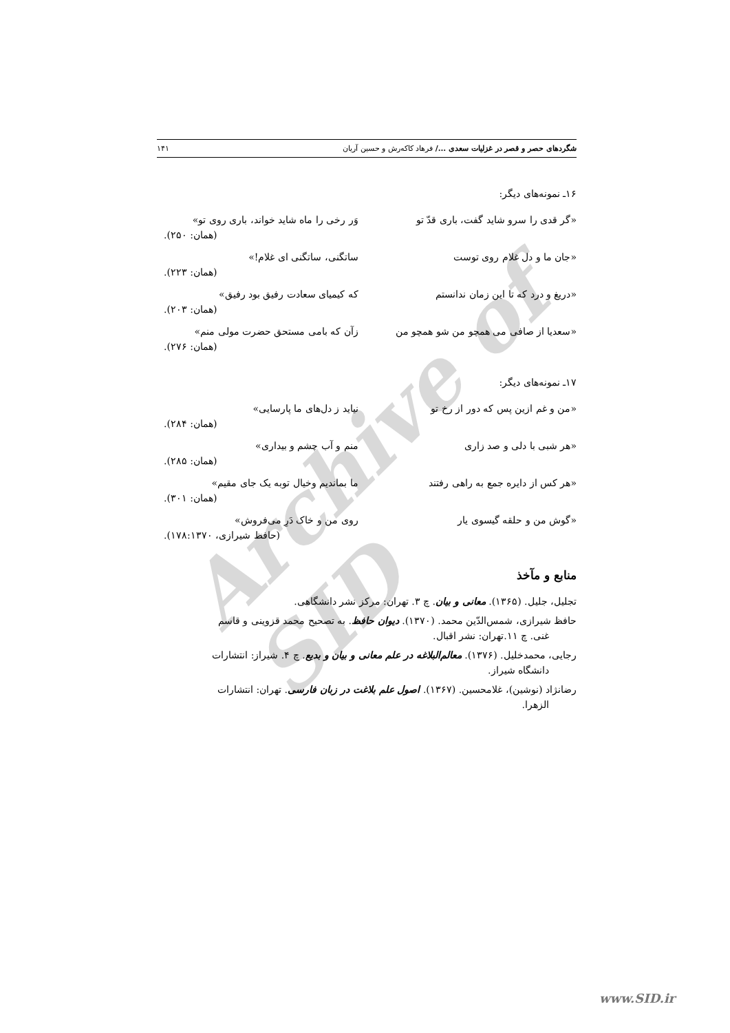Archive of SID
شگردهای حصر و قصر در غزلیات سعدی .../ فرهاد کاکه‌رش و حسین آریان ۱۴۱
۱۶ـ نمونه‌های دیگر:
«گر قدی را سرو شاید گفت، باری قدّ تو وَر رخی را ماه شاید خواند، باری روی تو»
(همان: ۲۵۰).
«جان ما و دل غلام روی توست ساتگنی، ساتگنی ای غلام!»
(همان: ۲۲۳).
«دریغ و درد که تا این زمان ندانستم که کیمیای سعادت رفیق بود رفیق»
(همان: ۲۰۳).
«سعدیا از صافی می همچو من شو همچو من زآن که بامی مستحق حضرت مولی منم»
(همان: ۲۷۶).
۱۷ـ نمونه‌های دیگر:
«من و غم ازین پس که دور از رخ تو نیاید ز دل‌های ما پارسایی»
(همان: ۲۸۴).
«هر شبی با دلی و صد زاری منم و آب چشم و بیداری»
(همان: ۲۸۵).
«هر کس از دایره جمع به راهی رفتند ما بماندیم وخیال توبه یک جای مقیم»
(همان: ۳۰۱).
«گوش من و حلقه گیسوی یار روی من و خاک دَرِ می‌فروش»
(حافظ شیرازی، ۱۷۸:۱۳۷۰).
منابع و مآخذ
تجلیل، جلیل. (۱۳۶۵). معانی و بیان. چ ۳. تهران: مرکز نشر دانشگاهی.
حافظ شیرازی، شمس‌الدّین محمد. (۱۳۷۰). دیوان حافظ. به تصحیح محمد قزوینی و قاسم
غنی. چ ۱۱.تهران: نشر اقبال.
رجایی، محمدخلیل. (۱۳۷۶). معالم‌البلاغه در علم معانی و بیان و بدیع. چ ۴. شیراز: انتشارات
دانشگاه شیراز.
رضانژاد (نوشین)، غلامحسین. (۱۳۶۷). اصول علم بلاغت در زبان فارسی. تهران: انتشارات
الزهرا.
www.SID.ir